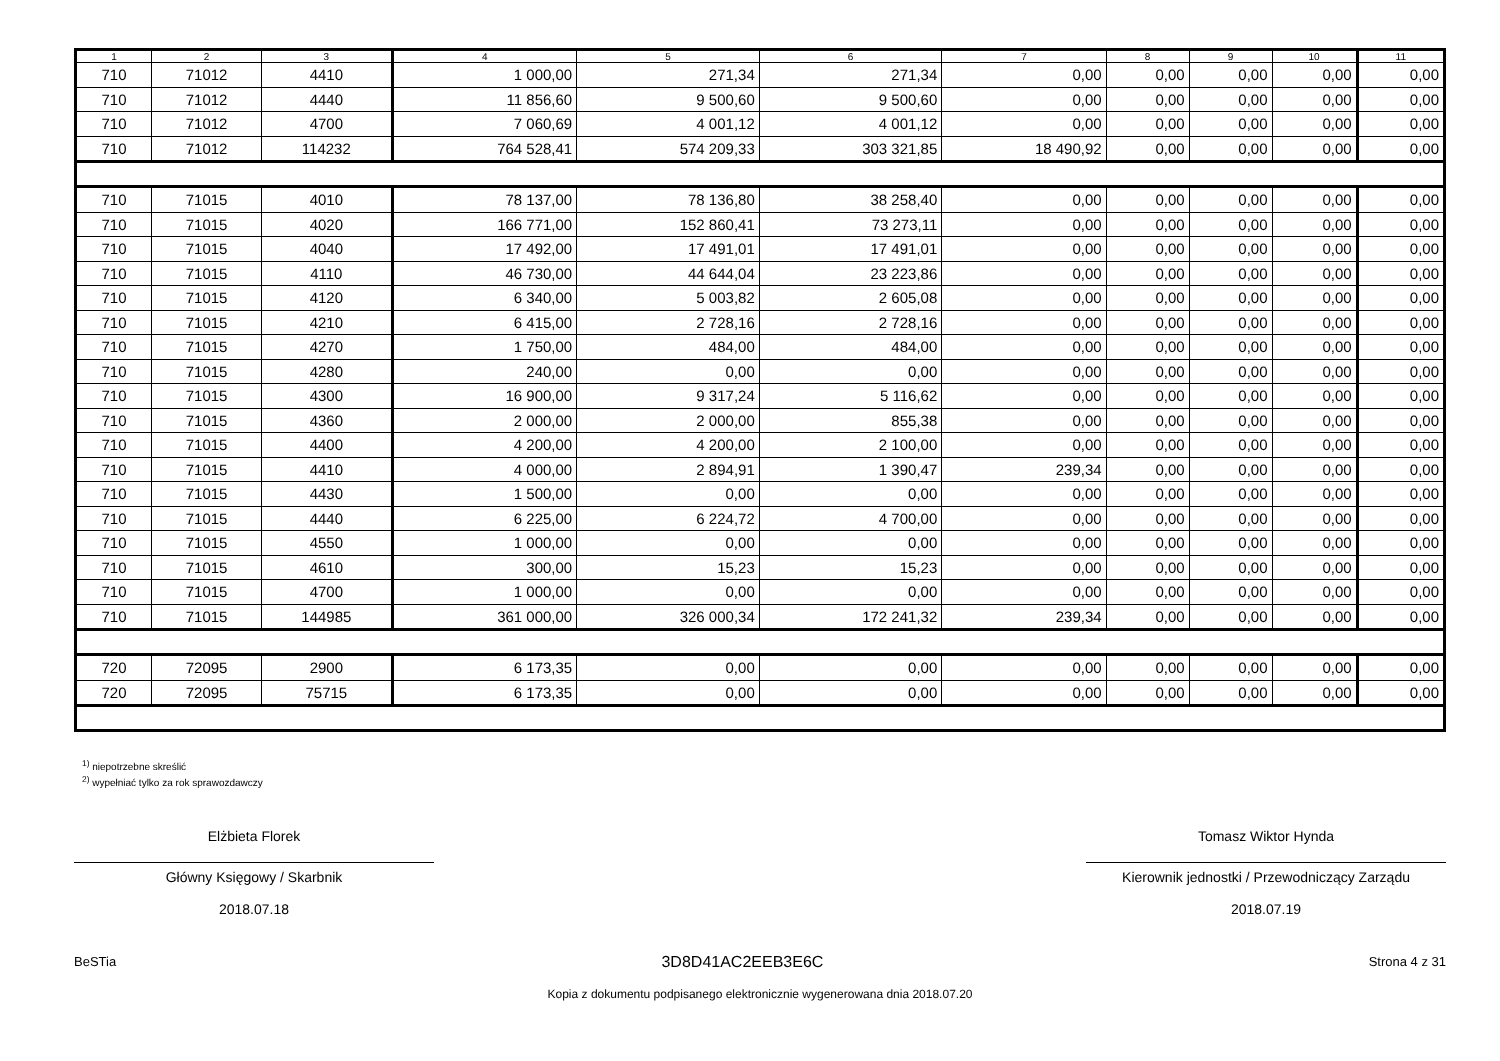| 1 | 2 | 3 | 4 | 5 | 6 | 7 | 8 | 9 | 10 | 11 |
| --- | --- | --- | --- | --- | --- | --- | --- | --- | --- | --- |
| 710 | 71012 | 4410 | 1 000,00 | 271,34 | 271,34 | 0,00 | 0,00 | 0,00 | 0,00 | 0,00 |
| 710 | 71012 | 4440 | 11 856,60 | 9 500,60 | 9 500,60 | 0,00 | 0,00 | 0,00 | 0,00 | 0,00 |
| 710 | 71012 | 4700 | 7 060,69 | 4 001,12 | 4 001,12 | 0,00 | 0,00 | 0,00 | 0,00 | 0,00 |
| 710 | 71012 | 114232 | 764 528,41 | 574 209,33 | 303 321,85 | 18 490,92 | 0,00 | 0,00 | 0,00 | 0,00 |
| 710 | 71015 | 4010 | 78 137,00 | 78 136,80 | 38 258,40 | 0,00 | 0,00 | 0,00 | 0,00 | 0,00 |
| 710 | 71015 | 4020 | 166 771,00 | 152 860,41 | 73 273,11 | 0,00 | 0,00 | 0,00 | 0,00 | 0,00 |
| 710 | 71015 | 4040 | 17 492,00 | 17 491,01 | 17 491,01 | 0,00 | 0,00 | 0,00 | 0,00 | 0,00 |
| 710 | 71015 | 4110 | 46 730,00 | 44 644,04 | 23 223,86 | 0,00 | 0,00 | 0,00 | 0,00 | 0,00 |
| 710 | 71015 | 4120 | 6 340,00 | 5 003,82 | 2 605,08 | 0,00 | 0,00 | 0,00 | 0,00 | 0,00 |
| 710 | 71015 | 4210 | 6 415,00 | 2 728,16 | 2 728,16 | 0,00 | 0,00 | 0,00 | 0,00 | 0,00 |
| 710 | 71015 | 4270 | 1 750,00 | 484,00 | 484,00 | 0,00 | 0,00 | 0,00 | 0,00 | 0,00 |
| 710 | 71015 | 4280 | 240,00 | 0,00 | 0,00 | 0,00 | 0,00 | 0,00 | 0,00 | 0,00 |
| 710 | 71015 | 4300 | 16 900,00 | 9 317,24 | 5 116,62 | 0,00 | 0,00 | 0,00 | 0,00 | 0,00 |
| 710 | 71015 | 4360 | 2 000,00 | 2 000,00 | 855,38 | 0,00 | 0,00 | 0,00 | 0,00 | 0,00 |
| 710 | 71015 | 4400 | 4 200,00 | 4 200,00 | 2 100,00 | 0,00 | 0,00 | 0,00 | 0,00 | 0,00 |
| 710 | 71015 | 4410 | 4 000,00 | 2 894,91 | 1 390,47 | 239,34 | 0,00 | 0,00 | 0,00 | 0,00 |
| 710 | 71015 | 4430 | 1 500,00 | 0,00 | 0,00 | 0,00 | 0,00 | 0,00 | 0,00 | 0,00 |
| 710 | 71015 | 4440 | 6 225,00 | 6 224,72 | 4 700,00 | 0,00 | 0,00 | 0,00 | 0,00 | 0,00 |
| 710 | 71015 | 4550 | 1 000,00 | 0,00 | 0,00 | 0,00 | 0,00 | 0,00 | 0,00 | 0,00 |
| 710 | 71015 | 4610 | 300,00 | 15,23 | 15,23 | 0,00 | 0,00 | 0,00 | 0,00 | 0,00 |
| 710 | 71015 | 4700 | 1 000,00 | 0,00 | 0,00 | 0,00 | 0,00 | 0,00 | 0,00 | 0,00 |
| 710 | 71015 | 144985 | 361 000,00 | 326 000,34 | 172 241,32 | 239,34 | 0,00 | 0,00 | 0,00 | 0,00 |
| 720 | 72095 | 2900 | 6 173,35 | 0,00 | 0,00 | 0,00 | 0,00 | 0,00 | 0,00 | 0,00 |
| 720 | 72095 | 75715 | 6 173,35 | 0,00 | 0,00 | 0,00 | 0,00 | 0,00 | 0,00 | 0,00 |
<sup>1)</sup> niepotrzebne skreślić
<sup>2)</sup> wypełniać tylko za rok sprawozdawczy
Elżbieta Florek
Główny Księgowy / Skarbnik
2018.07.18
Tomasz Wiktor Hynda
Kierownik jednostki / Przewodniczący Zarządu
2018.07.19
BeSTia 3D8D41AC2EEB3E6C Strona 4 z 31
Kopia z dokumentu podpisanego elektronicznie wygenerowana dnia 2018.07.20